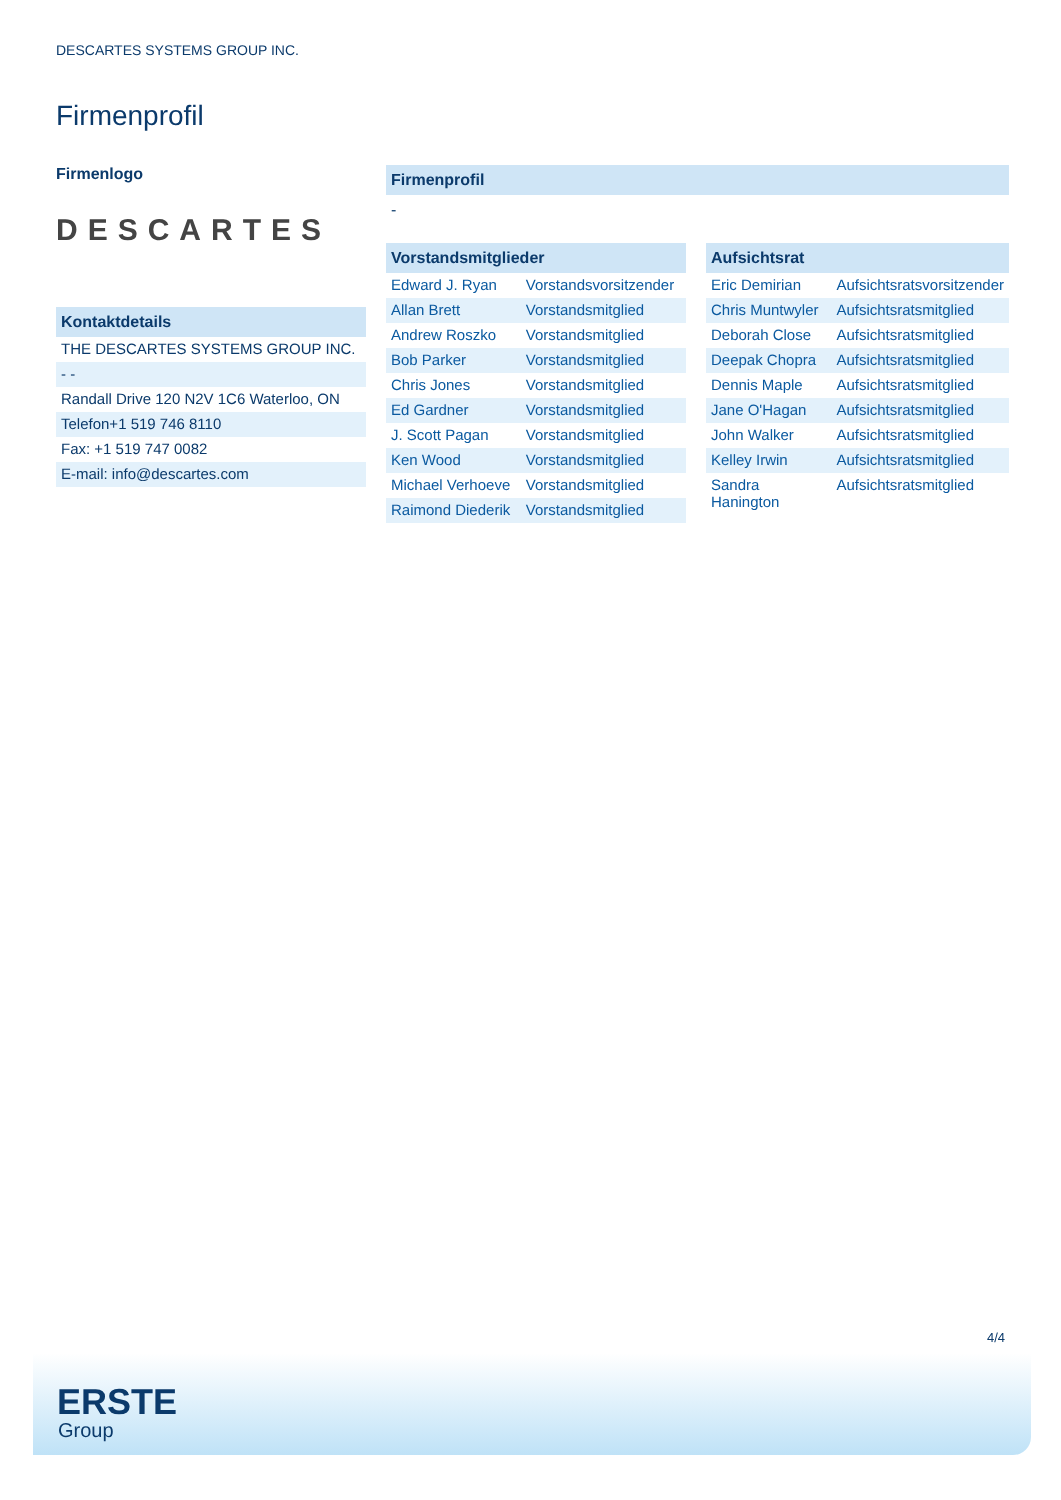DESCARTES SYSTEMS GROUP INC.
Firmenprofil
Firmenlogo
DESCARTES
Kontaktdetails
| THE DESCARTES SYSTEMS GROUP INC. |
| - - |
| Randall Drive 120 N2V 1C6 Waterloo, ON |
| Telefon+1 519 746 8110 |
| Fax: +1 519 747 0082 |
| E-mail: info@descartes.com |
Firmenprofil
-
Vorstandsmitglieder
| Edward J. Ryan | Vorstandsvorsitzender |
| Allan Brett | Vorstandsmitglied |
| Andrew Roszko | Vorstandsmitglied |
| Bob Parker | Vorstandsmitglied |
| Chris Jones | Vorstandsmitglied |
| Ed Gardner | Vorstandsmitglied |
| J. Scott Pagan | Vorstandsmitglied |
| Ken Wood | Vorstandsmitglied |
| Michael Verhoeve | Vorstandsmitglied |
| Raimond Diederik | Vorstandsmitglied |
Aufsichtsrat
| Eric Demirian | Aufsichtsratsvorsitzender |
| Chris Muntwyler | Aufsichtsratsmitglied |
| Deborah Close | Aufsichtsratsmitglied |
| Deepak Chopra | Aufsichtsratsmitglied |
| Dennis Maple | Aufsichtsratsmitglied |
| Jane O'Hagan | Aufsichtsratsmitglied |
| John Walker | Aufsichtsratsmitglied |
| Kelley Irwin | Aufsichtsratsmitglied |
| Sandra Hanington | Aufsichtsratsmitglied |
4/4
ERSTE
Group